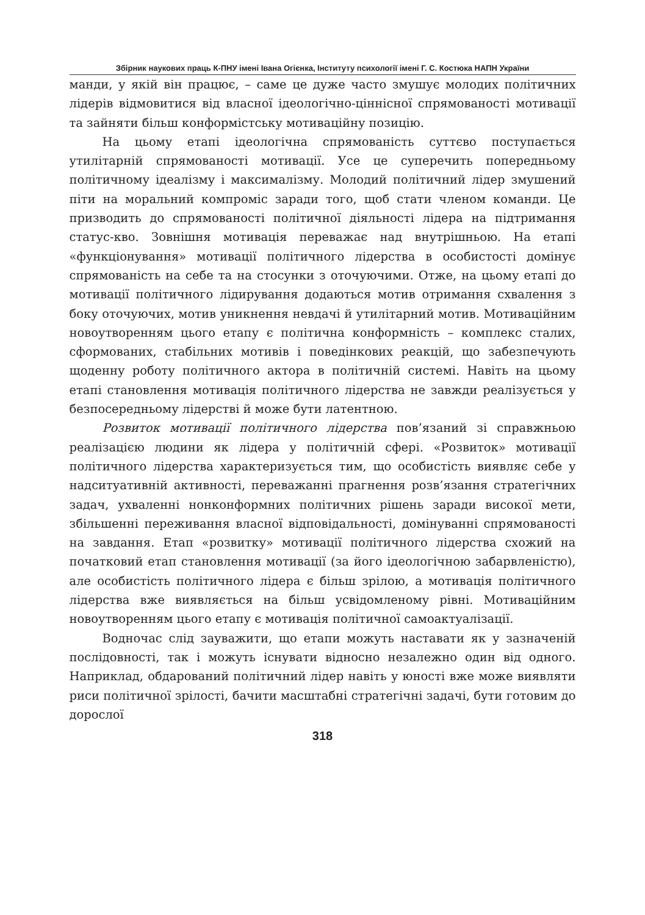Збірник наукових праць К-ПНУ імені Івана Огієнка, Інституту психології імені Г. С. Костюка НАПН України
манди, у якій він працює, – саме це дуже часто змушує молодих політичних лідерів відмовитися від власної ідеологічно-ціннісної спрямованості мотивації та зайняти більш конформістську мотиваційну позицію.
На цьому етапі ідеологічна спрямованість суттєво поступається утилітарній спрямованості мотивації. Усе це суперечить попередньому політичному ідеалізму і максималізму. Молодий політичний лідер змушений піти на моральний компроміс заради того, щоб стати членом команди. Це призводить до спрямованості політичної діяльності лідера на підтримання статус-кво. Зовнішня мотивація переважає над внутрішньою. На етапі «функціонування» мотивації політичного лідерства в особистості домінує спрямованість на себе та на стосунки з оточуючими. Отже, на цьому етапі до мотивації політичного лідирування додаються мотив отримання схвалення з боку оточуючих, мотив уникнення невдачі й утилітарний мотив. Мотиваційним новоутворенням цього етапу є політична конформність – комплекс сталих, сформованих, стабільних мотивів і поведінкових реакцій, що забезпечують щоденну роботу політичного актора в політичній системі. Навіть на цьому етапі становлення мотивація політичного лідерства не завжди реалізується у безпосередньому лідерстві й може бути латентною.
Розвиток мотивації політичного лідерства пов’язаний зі справжньою реалізацією людини як лідера у політичній сфері. «Розвиток» мотивації політичного лідерства характеризується тим, що особистість виявляє себе у надситуативній активності, переважанні прагнення розв’язання стратегічних задач, ухваленні нонконформних політичних рішень заради високої мети, збільшенні переживання власної відповідальності, домінуванні спрямованості на завдання. Етап «розвитку» мотивації політичного лідерства схожий на початковий етап становлення мотивації (за його ідеологічною забарвленістю), але особистість політичного лідера є більш зрілою, а мотивація політичного лідерства вже виявляється на більш усвідомленому рівні. Мотиваційним новоутворенням цього етапу є мотивація політичної самоактуалізації.
Водночас слід зауважити, що етапи можуть наставати як у зазначеній послідовності, так і можуть існувати відносно незалежно один від одного. Наприклад, обдарований політичний лідер навіть у юності вже може виявляти риси політичної зрілості, бачити масштабні стратегічні задачі, бути готовим до дорослої
318